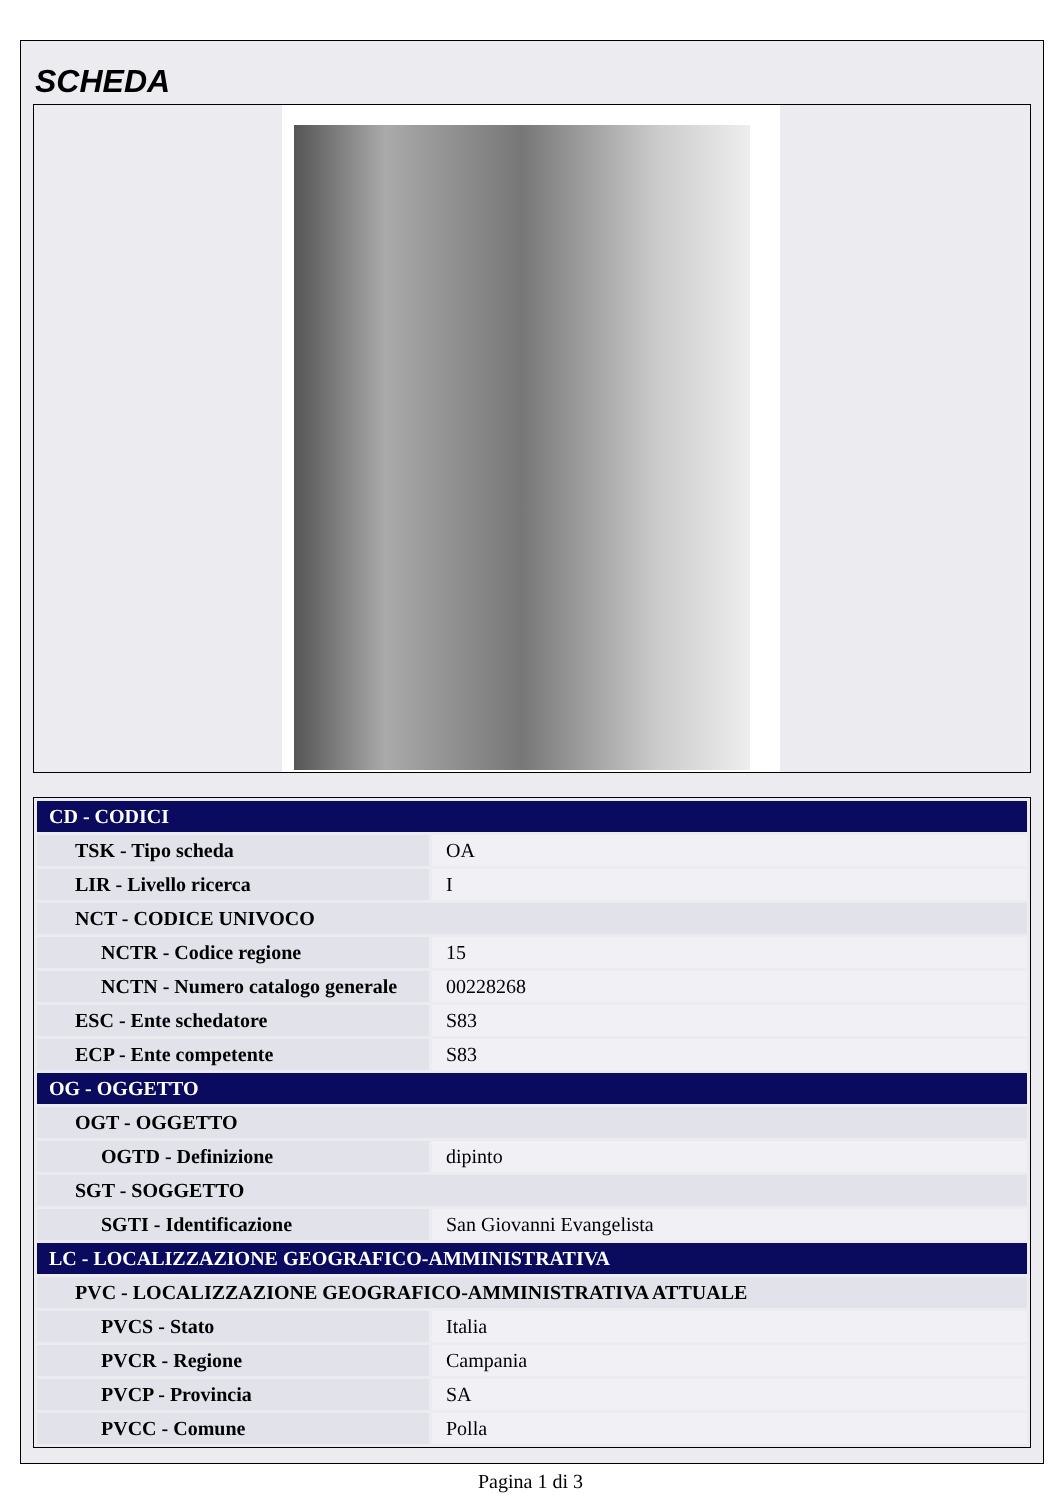SCHEDA
| CD - CODICI | |
| TSK - Tipo scheda | OA |
| LIR - Livello ricerca | I |
| NCT - CODICE UNIVOCO | |
| NCTR - Codice regione | 15 |
| NCTN - Numero catalogo generale | 00228268 |
| ESC - Ente schedatore | S83 |
| ECP - Ente competente | S83 |
| OG - OGGETTO | |
| OGT - OGGETTO | |
| OGTD - Definizione | dipinto |
| SGT - SOGGETTO | |
| SGTI - Identificazione | San Giovanni Evangelista |
| LC - LOCALIZZAZIONE GEOGRAFICO-AMMINISTRATIVA | |
| PVC - LOCALIZZAZIONE GEOGRAFICO-AMMINISTRATIVA ATTUALE | |
| PVCS - Stato | Italia |
| PVCR - Regione | Campania |
| PVCP - Provincia | SA |
| PVCC - Comune | Polla |
Pagina 1 di 3